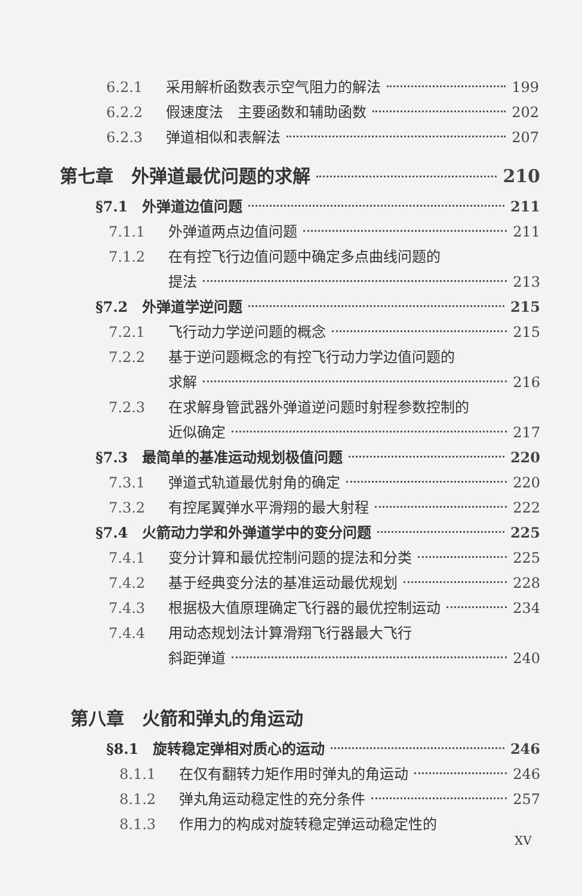6.2.1 采用解析函数表示空气阻力的解法 199
6.2.2 假速度法　主要函数和辅助函数 202
6.2.3 弹道相似和表解法 207
第七章　外弹道最优问题的求解 210
§7.1　外弹道边值问题 211
7.1.1 外弹道两点边值问题 211
7.1.2 在有控飞行边值问题中确定多点曲线问题的
提法 213
§7.2　外弹道学逆问题 215
7.2.1 飞行动力学逆问题的概念 215
7.2.2 基于逆问题概念的有控飞行动力学边值问题的
求解 216
7.2.3 在求解身管武器外弹道逆问题时射程参数控制的
近似确定 217
§7.3　最简单的基准运动规划极值问题 220
7.3.1 弹道式轨道最优射角的确定 220
7.3.2 有控尾翼弹水平滑翔的最大射程 222
§7.4　火箭动力学和外弹道学中的变分问题 225
7.4.1 变分计算和最优控制问题的提法和分类 225
7.4.2 基于经典变分法的基准运动最优规划 228
7.4.3 根据极大值原理确定飞行器的最优控制运动 234
7.4.4 用动态规划法计算滑翔飞行器最大飞行
斜距弹道 240
第八章　火箭和弹丸的角运动
§8.1　旋转稳定弹相对质心的运动 246
8.1.1 在仅有翻转力矩作用时弹丸的角运动 246
8.1.2 弹丸角运动稳定性的充分条件 257
8.1.3 作用力的构成对旋转稳定弹运动稳定性的
XV